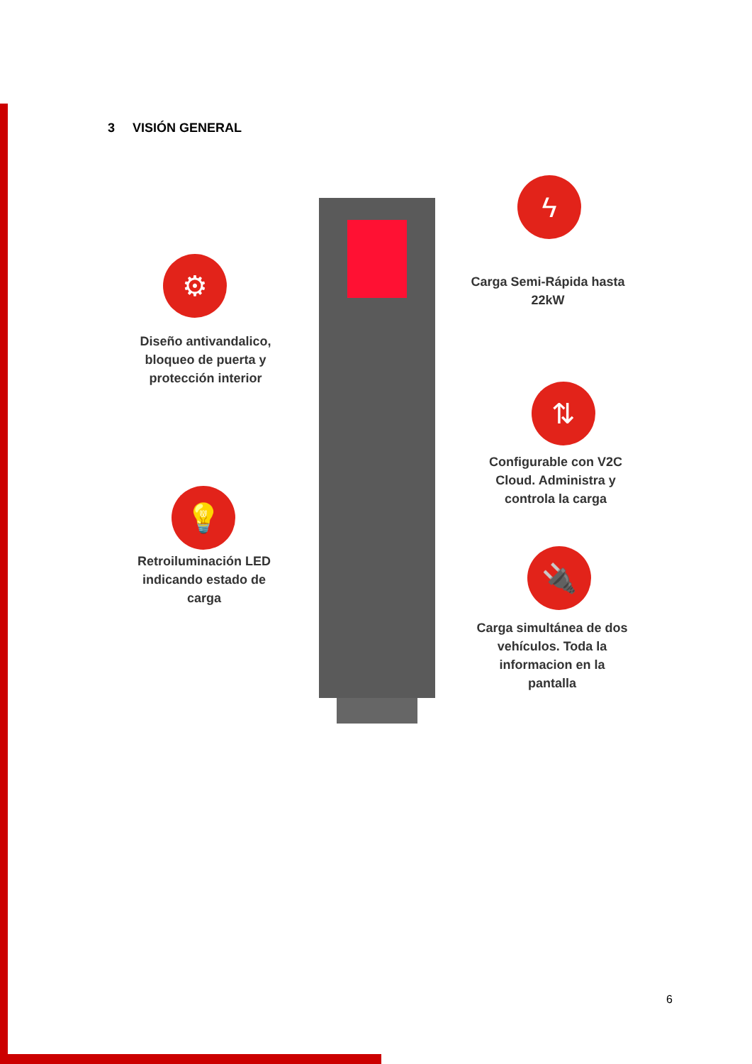3 VISIÓN GENERAL
⚙
Diseño antivandalico, bloqueo de puerta y protección interior
ϟ
Carga Semi-Rápida hasta 22kW
⇅
Configurable con V2C Cloud. Administra y controla la carga
💡
Retroiluminación LED indicando estado de carga
🔌
Carga simultánea de dos vehículos. Toda la informacion en la pantalla
6